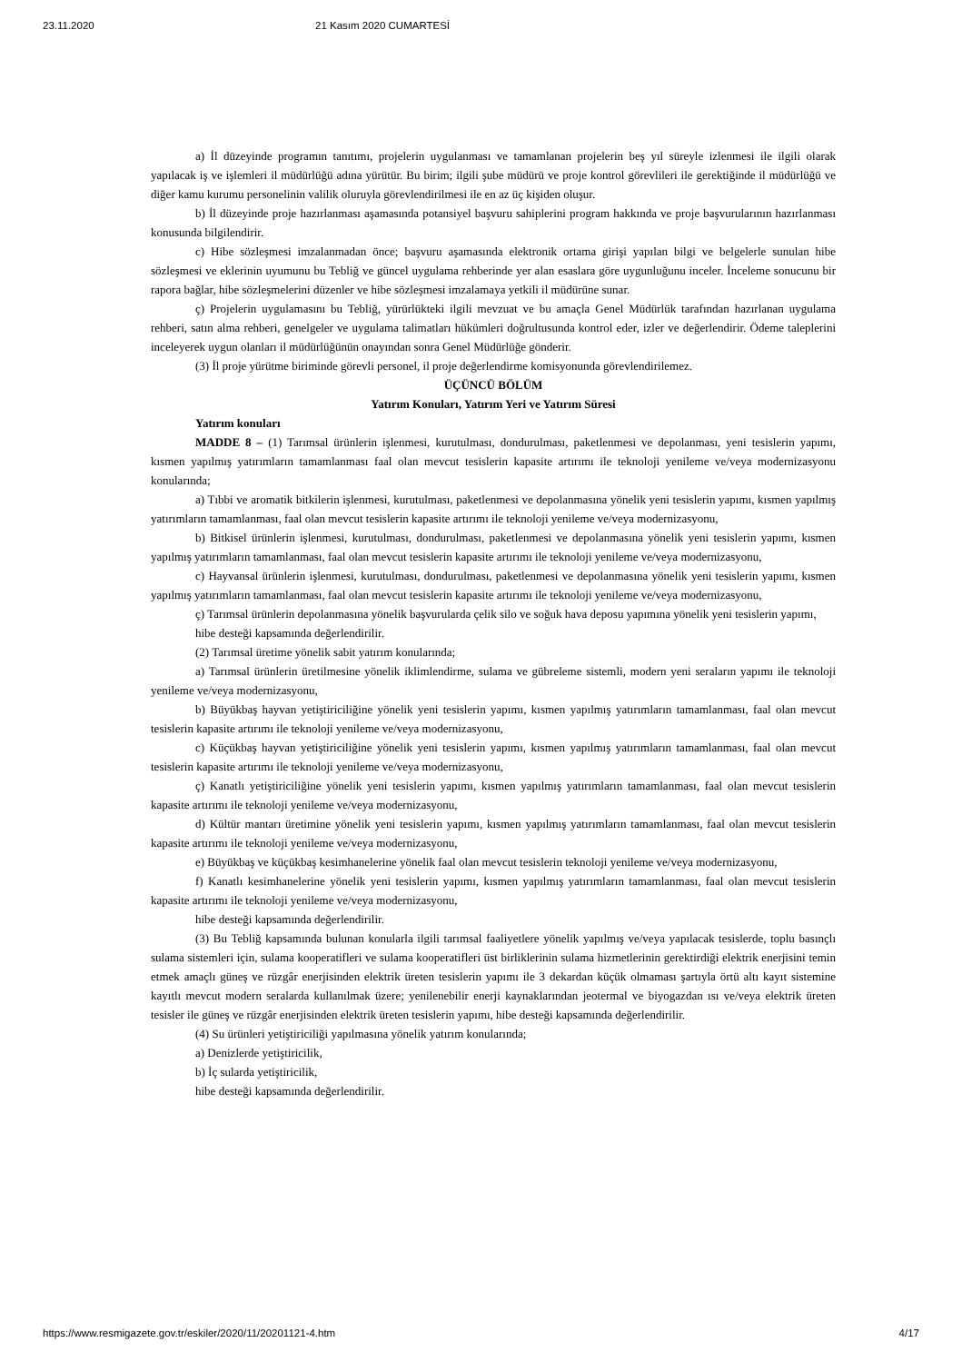23.11.2020 21 Kasım 2020 CUMARTESİ
a) İl düzeyinde programın tanıtımı, projelerin uygulanması ve tamamlanan projelerin beş yıl süreyle izlenmesi ile ilgili olarak yapılacak iş ve işlemleri il müdürlüğü adına yürütür. Bu birim; ilgili şube müdürü ve proje kontrol görevlileri ile gerektiğinde il müdürlüğü ve diğer kamu kurumu personelinin valilik oluruyla görevlendirilmesi ile en az üç kişiden oluşur.
b) İl düzeyinde proje hazırlanması aşamasında potansiyel başvuru sahiplerini program hakkında ve proje başvurularının hazırlanması konusunda bilgilendirir.
c) Hibe sözleşmesi imzalanmadan önce; başvuru aşamasında elektronik ortama girişi yapılan bilgi ve belgelerle sunulan hibe sözleşmesi ve eklerinin uyumunu bu Tebliğ ve güncel uygulama rehberinde yer alan esaslara göre uygunluğunu inceler. İnceleme sonucunu bir rapora bağlar, hibe sözleşmelerini düzenler ve hibe sözleşmesi imzalamaya yetkili il müdürüne sunar.
ç) Projelerin uygulamasını bu Tebliğ, yürürlükteki ilgili mevzuat ve bu amaçla Genel Müdürlük tarafından hazırlanan uygulama rehberi, satın alma rehberi, genelgeler ve uygulama talimatları hükümleri doğrultusunda kontrol eder, izler ve değerlendirir. Ödeme taleplerini inceleyerek uygun olanları il müdürlüğünün onayından sonra Genel Müdürlüğe gönderir.
(3) İl proje yürütme biriminde görevli personel, il proje değerlendirme komisyonunda görevlendirilemez.
ÜÇÜNCÜ BÖLÜM
Yatırım Konuları, Yatırım Yeri ve Yatırım Süresi
Yatırım konuları
MADDE 8 – (1) Tarımsal ürünlerin işlenmesi, kurutulması, dondurulması, paketlenmesi ve depolanması, yeni tesislerin yapımı, kısmen yapılmış yatırımların tamamlanması faal olan mevcut tesislerin kapasite artırımı ile teknoloji yenileme ve/veya modernizasyonu konularında;
a) Tıbbi ve aromatik bitkilerin işlenmesi, kurutulması, paketlenmesi ve depolanmasına yönelik yeni tesislerin yapımı, kısmen yapılmış yatırımların tamamlanması, faal olan mevcut tesislerin kapasite artırımı ile teknoloji yenileme ve/veya modernizasyonu,
b) Bitkisel ürünlerin işlenmesi, kurutulması, dondurulması, paketlenmesi ve depolanmasına yönelik yeni tesislerin yapımı, kısmen yapılmış yatırımların tamamlanması, faal olan mevcut tesislerin kapasite artırımı ile teknoloji yenileme ve/veya modernizasyonu,
c) Hayvansal ürünlerin işlenmesi, kurutulması, dondurulması, paketlenmesi ve depolanmasına yönelik yeni tesislerin yapımı, kısmen yapılmış yatırımların tamamlanması, faal olan mevcut tesislerin kapasite artırımı ile teknoloji yenileme ve/veya modernizasyonu,
ç) Tarımsal ürünlerin depolanmasına yönelik başvurularda çelik silo ve soğuk hava deposu yapımına yönelik yeni tesislerin yapımı,
hibe desteği kapsamında değerlendirilir.
(2) Tarımsal üretime yönelik sabit yatırım konularında;
a) Tarımsal ürünlerin üretilmesine yönelik iklimlendirme, sulama ve gübreleme sistemli, modern yeni seraların yapımı ile teknoloji yenileme ve/veya modernizasyonu,
b) Büyükbaş hayvan yetiştiriciliğine yönelik yeni tesislerin yapımı, kısmen yapılmış yatırımların tamamlanması, faal olan mevcut tesislerin kapasite artırımı ile teknoloji yenileme ve/veya modernizasyonu,
c) Küçükbaş hayvan yetiştiriciliğine yönelik yeni tesislerin yapımı, kısmen yapılmış yatırımların tamamlanması, faal olan mevcut tesislerin kapasite artırımı ile teknoloji yenileme ve/veya modernizasyonu,
ç) Kanatlı yetiştiriciliğine yönelik yeni tesislerin yapımı, kısmen yapılmış yatırımların tamamlanması, faal olan mevcut tesislerin kapasite artırımı ile teknoloji yenileme ve/veya modernizasyonu,
d) Kültür mantarı üretimine yönelik yeni tesislerin yapımı, kısmen yapılmış yatırımların tamamlanması, faal olan mevcut tesislerin kapasite artırımı ile teknoloji yenileme ve/veya modernizasyonu,
e) Büyükbaş ve küçükbaş kesimhanelerine yönelik faal olan mevcut tesislerin teknoloji yenileme ve/veya modernizasyonu,
f) Kanatlı kesimhanelerine yönelik yeni tesislerin yapımı, kısmen yapılmış yatırımların tamamlanması, faal olan mevcut tesislerin kapasite artırımı ile teknoloji yenileme ve/veya modernizasyonu,
hibe desteği kapsamında değerlendirilir.
(3) Bu Tebliğ kapsamında bulunan konularla ilgili tarımsal faaliyetlere yönelik yapılmış ve/veya yapılacak tesislerde, toplu basınçlı sulama sistemleri için, sulama kooperatifleri ve sulama kooperatifleri üst birliklerinin sulama hizmetlerinin gerektirdiği elektrik enerjisini temin etmek amaçlı güneş ve rüzgâr enerjisinden elektrik üreten tesislerin yapımı ile 3 dekardan küçük olmaması şartıyla örtü altı kayıt sistemine kayıtlı mevcut modern seralarda kullanılmak üzere; yenilenebilir enerji kaynaklarından jeotermal ve biyogazdan ısı ve/veya elektrik üreten tesisler ile güneş ve rüzgâr enerjisinden elektrik üreten tesislerin yapımı, hibe desteği kapsamında değerlendirilir.
(4) Su ürünleri yetiştiriciliği yapılmasına yönelik yatırım konularında;
a) Denizlerde yetiştiricilik,
b) İç sularda yetiştiricilik,
hibe desteği kapsamında değerlendirilir.
https://www.resmigazete.gov.tr/eskiler/2020/11/20201121-4.htm 4/17